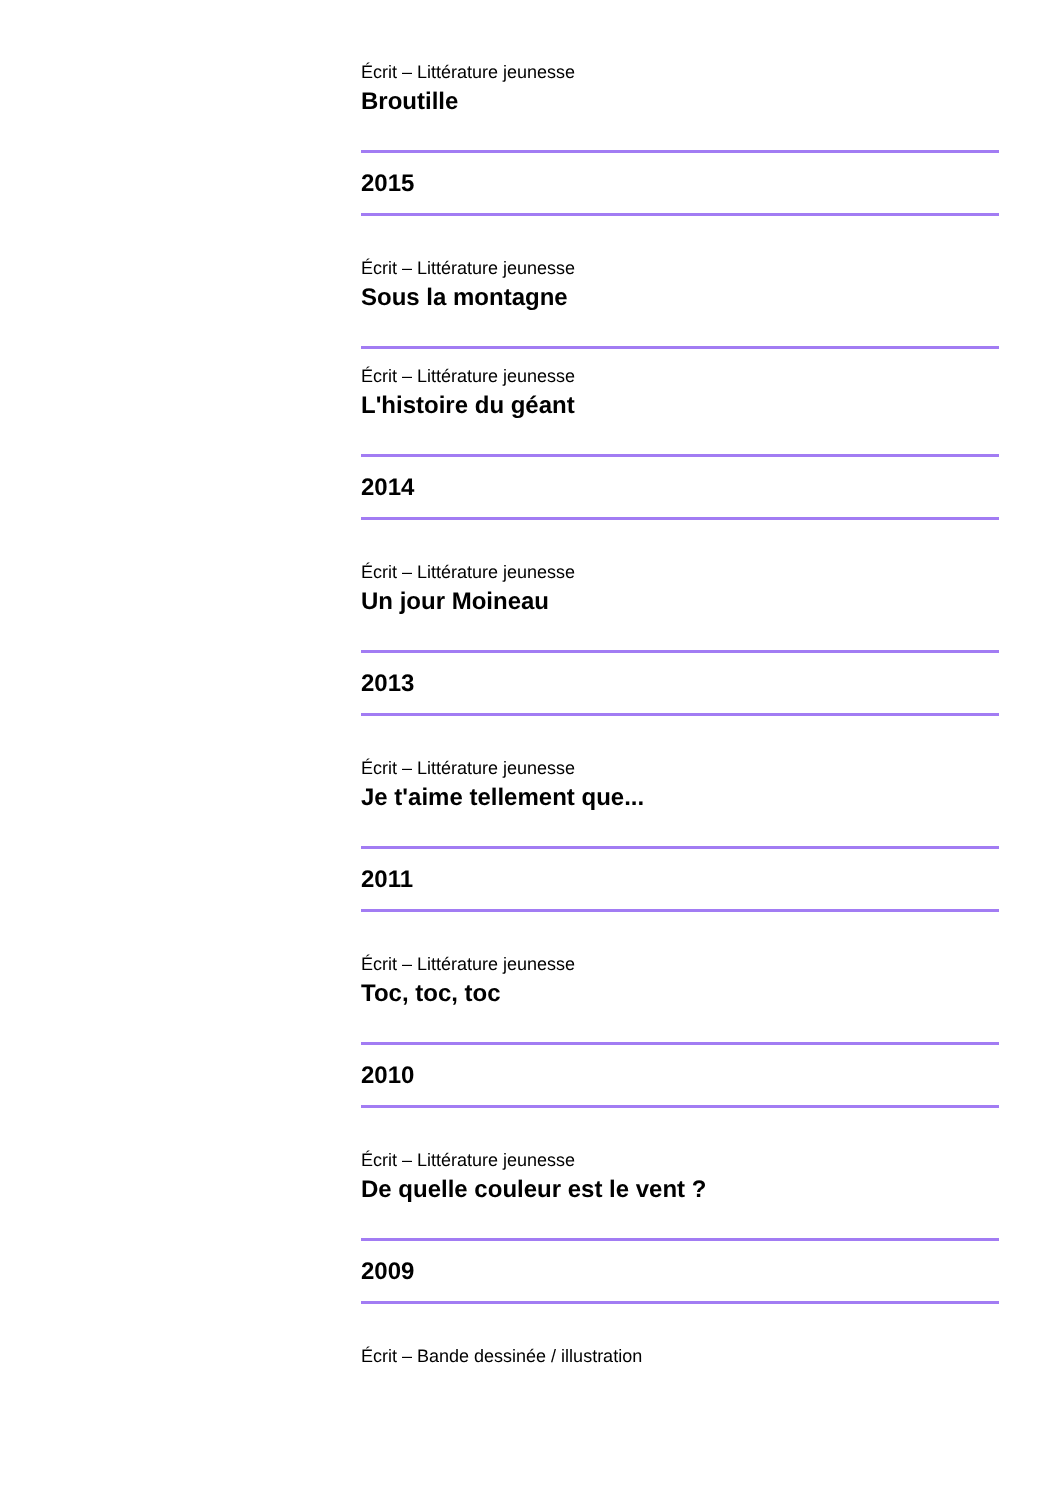Écrit – Littérature jeunesse
Broutille
2015
Écrit – Littérature jeunesse
Sous la montagne
Écrit – Littérature jeunesse
L'histoire du géant
2014
Écrit – Littérature jeunesse
Un jour Moineau
2013
Écrit – Littérature jeunesse
Je t'aime tellement que...
2011
Écrit – Littérature jeunesse
Toc, toc, toc
2010
Écrit – Littérature jeunesse
De quelle couleur est le vent ?
2009
Écrit – Bande dessinée / illustration